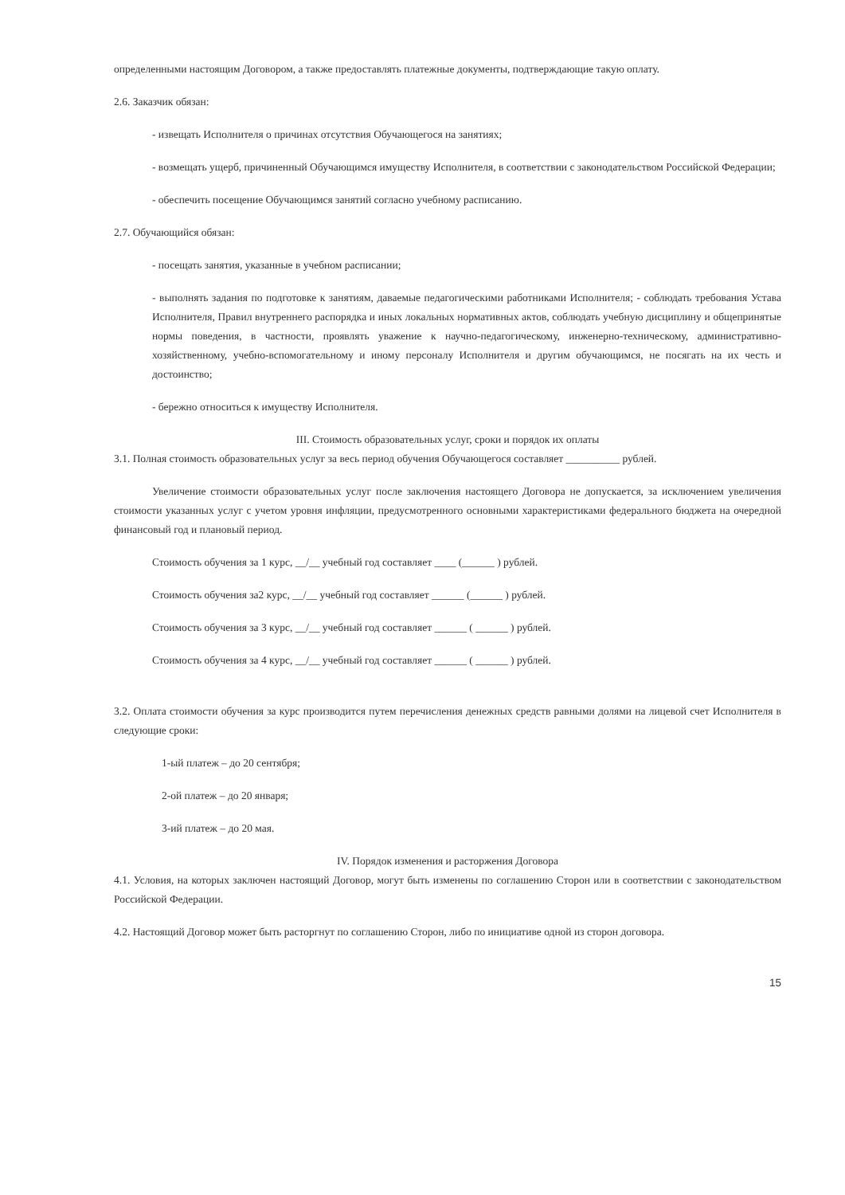определенными настоящим Договором, а также предоставлять платежные документы, подтверждающие такую оплату.
2.6. Заказчик обязан:
- извещать Исполнителя о причинах отсутствия Обучающегося на занятиях;
- возмещать ущерб, причиненный Обучающимся имуществу Исполнителя, в соответствии с законодательством Российской Федерации;
- обеспечить посещение Обучающимся занятий согласно учебному расписанию.
2.7. Обучающийся обязан:
- посещать занятия, указанные в учебном расписании;
- выполнять задания по подготовке к занятиям, даваемые педагогическими работниками Исполнителя; - соблюдать требования Устава Исполнителя, Правил внутреннего распорядка и иных локальных нормативных актов, соблюдать учебную дисциплину и общепринятые нормы поведения, в частности, проявлять уважение к научно-педагогическому, инженерно-техническому, административно-хозяйственному, учебно-вспомогательному и иному персоналу Исполнителя и другим обучающимся, не посягать на их честь и достоинство;
- бережно относиться к имуществу Исполнителя.
III. Стоимость образовательных услуг, сроки и порядок их оплаты
3.1. Полная стоимость образовательных услуг за весь период обучения Обучающегося составляет __________ рублей.
Увеличение стоимости образовательных услуг после заключения настоящего Договора не допускается, за исключением увеличения стоимости указанных услуг с учетом уровня инфляции, предусмотренного основными характеристиками федерального бюджета на очередной финансовый год и плановый период.
Стоимость обучения за 1 курс, __/__ учебный год составляет ____ (______ ) рублей.
Стоимость обучения за2 курс, __/__ учебный год составляет ______ (______ ) рублей.
Стоимость обучения за 3 курс, __/__ учебный год составляет ______ ( ______ ) рублей.
Стоимость обучения за 4 курс, __/__ учебный год составляет ______ ( ______ ) рублей.
3.2. Оплата стоимости обучения за курс производится путем перечисления денежных средств равными долями на лицевой счет Исполнителя в следующие сроки:
1-ый платеж – до 20 сентября;
2-ой платеж – до 20 января;
3-ий платеж – до 20 мая.
IV. Порядок изменения и расторжения Договора
4.1. Условия, на которых заключен настоящий Договор, могут быть изменены по соглашению Сторон или в соответствии с законодательством Российской Федерации.
4.2. Настоящий Договор может быть расторгнут по соглашению Сторон, либо по инициативе одной из сторон договора.
15